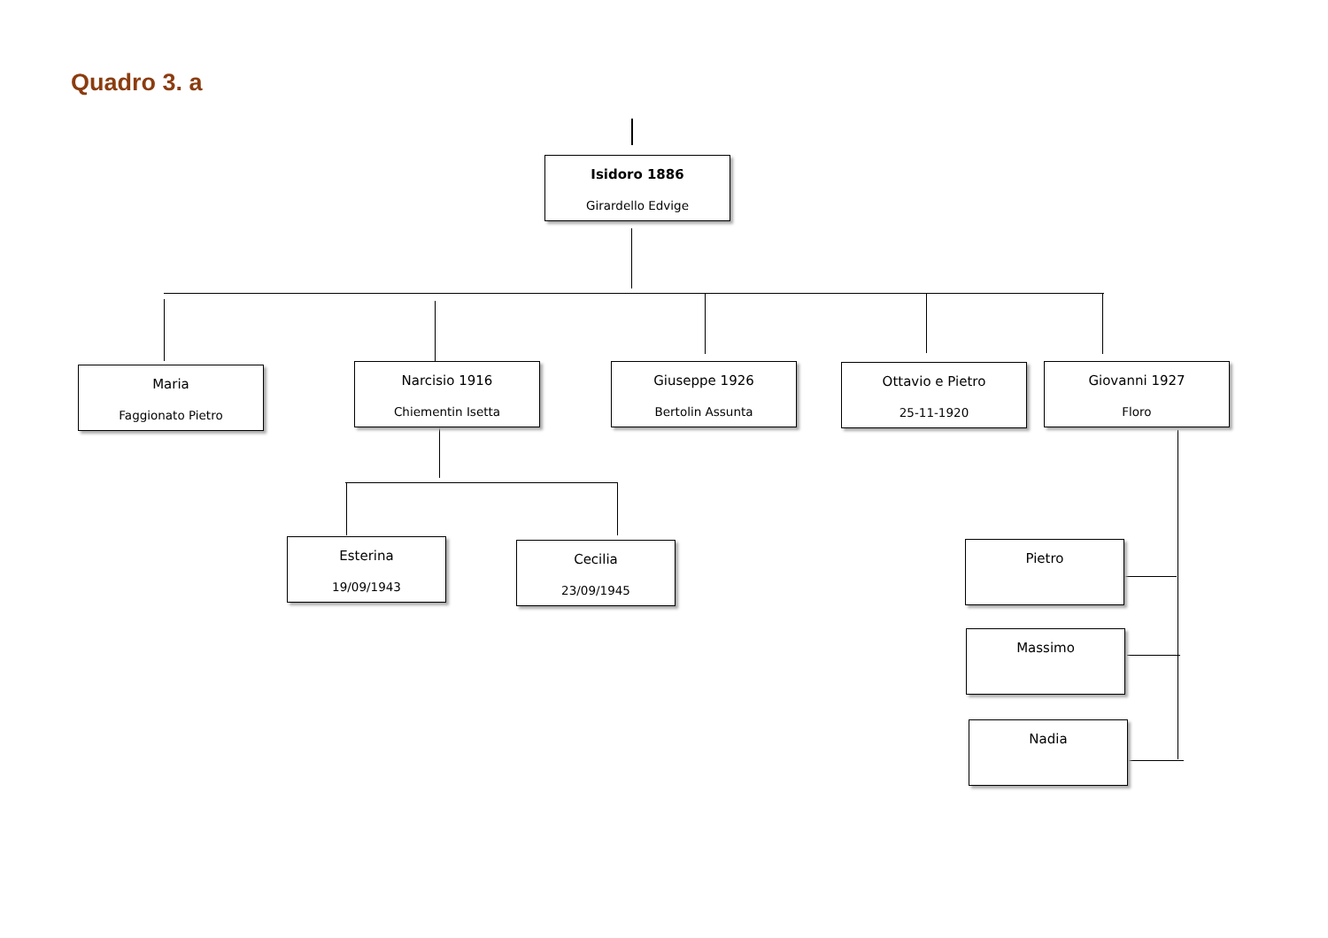Quadro 3. a
Isidoro 1886
Girardello Edvige
Maria
Faggionato Pietro
Narcisio 1916
Chiementin Isetta
Giuseppe 1926
Bertolin Assunta
Ottavio e Pietro
25-11-1920
Giovanni 1927
Floro
Esterina
19/09/1943
Cecilia
23/09/1945
Pietro
Massimo
Nadia